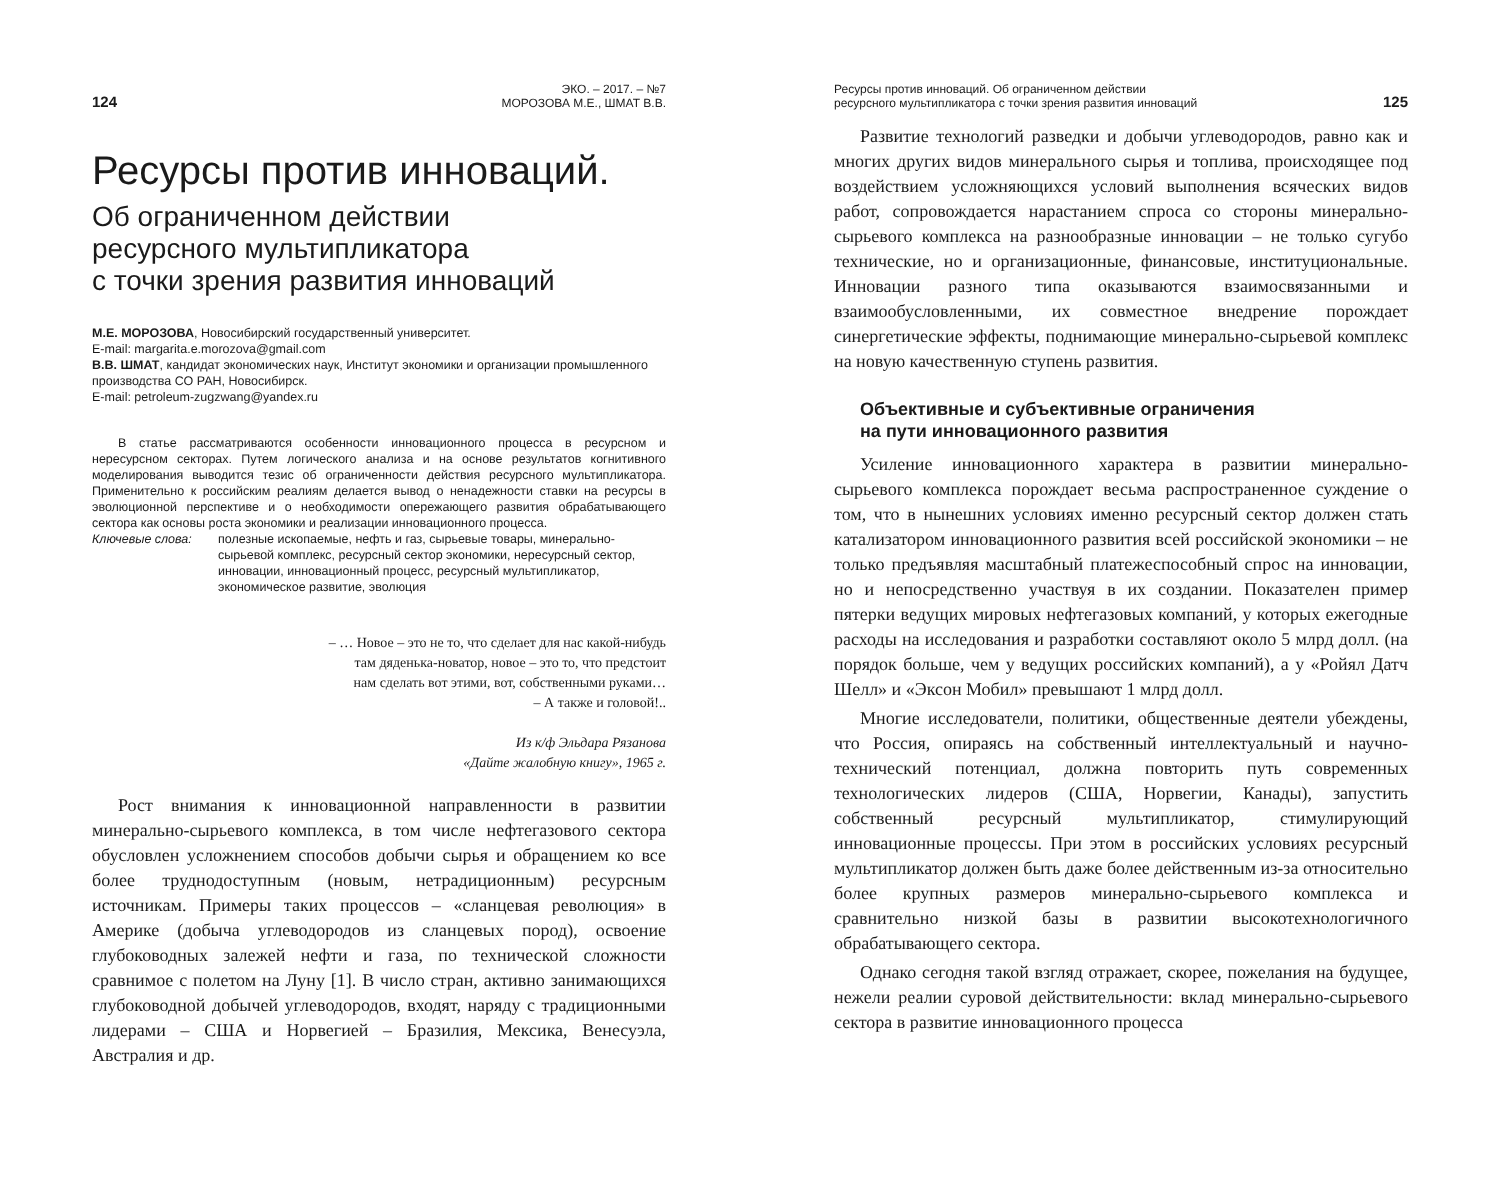124 ЭКО. – 2017. – №7
МОРОЗОВА М.Е., ШМАТ В.В.
Ресурсы против инноваций.
Об ограниченном действии
ресурсного мультипликатора
с точки зрения развития инноваций
М.Е. МОРОЗОВА, Новосибирский государственный университет.
E-mail: margarita.e.morozova@gmail.com
В.В. ШМАТ, кандидат экономических наук, Институт экономики и организации промышленного производства СО РАН, Новосибирск.
E-mail: petroleum-zugzwang@yandex.ru
В статье рассматриваются особенности инновационного процесса в ресурсном и нересурсном секторах. Путем логического анализа и на основе результатов когнитивного моделирования выводится тезис об ограниченности действия ресурсного мультипликатора. Применительно к российским реалиям делается вывод о ненадежности ставки на ресурсы в эволюционной перспективе и о необходимости опережающего развития обрабатывающего сектора как основы роста экономики и реализации инновационного процесса.
Ключевые слова: полезные ископаемые, нефть и газ, сырьевые товары, минерально-сырьевой комплекс, ресурсный сектор экономики, нересурсный сектор, инновации, инновационный процесс, ресурсный мультипликатор, экономическое развитие, эволюция
– … Новое – это не то, что сделает для нас какой-нибудь
там дяденька-новатор, новое – это то, что предстоит
нам сделать вот этими, вот, собственными руками…
– А также и головой!..
Из к/ф Эльдара Рязанова
«Дайте жалобную книгу», 1965 г.
Рост внимания к инновационной направленности в развитии минерально-сырьевого комплекса, в том числе нефтегазового сектора обусловлен усложнением способов добычи сырья и обращением ко все более труднодоступным (новым, нетрадиционным) ресурсным источникам. Примеры таких процессов – «сланцевая революция» в Америке (добыча углеводородов из сланцевых пород), освоение глубоководных залежей нефти и газа, по технической сложности сравнимое с полетом на Луну [1]. В число стран, активно занимающихся глубоководной добычей углеводородов, входят, наряду с традиционными лидерами – США и Норвегией – Бразилия, Мексика, Венесуэла, Австралия и др.
Ресурсы против инноваций. Об ограниченном действии
ресурсного мультипликатора с точки зрения развития инноваций 125
Развитие технологий разведки и добычи углеводородов, равно как и многих других видов минерального сырья и топлива, происходящее под воздействием усложняющихся условий выполнения всяческих видов работ, сопровождается нарастанием спроса со стороны минерально-сырьевого комплекса на разнообразные инновации – не только сугубо технические, но и организационные, финансовые, институциональные. Инновации разного типа оказываются взаимосвязанными и взаимообусловленными, их совместное внедрение порождает синергетические эффекты, поднимающие минерально-сырьевой комплекс на новую качественную ступень развития.
Объективные и субъективные ограничения
на пути инновационного развития
Усиление инновационного характера в развитии минерально-сырьевого комплекса порождает весьма распространенное суждение о том, что в нынешних условиях именно ресурсный сектор должен стать катализатором инновационного развития всей российской экономики – не только предъявляя масштабный платежеспособный спрос на инновации, но и непосредственно участвуя в их создании. Показателен пример пятерки ведущих мировых нефтегазовых компаний, у которых ежегодные расходы на исследования и разработки составляют около 5 млрд долл. (на порядок больше, чем у ведущих российских компаний), а у «Ройял Датч Шелл» и «Эксон Мобил» превышают 1 млрд долл.
Многие исследователи, политики, общественные деятели убеждены, что Россия, опираясь на собственный интеллектуальный и научно-технический потенциал, должна повторить путь современных технологических лидеров (США, Норвегии, Канады), запустить собственный ресурсный мультипликатор, стимулирующий инновационные процессы. При этом в российских условиях ресурсный мультипликатор должен быть даже более действенным из-за относительно более крупных размеров минерально-сырьевого комплекса и сравнительно низкой базы в развитии высокотехнологичного обрабатывающего сектора.
Однако сегодня такой взгляд отражает, скорее, пожелания на будущее, нежели реалии суровой действительности: вклад минерально-сырьевого сектора в развитие инновационного процесса